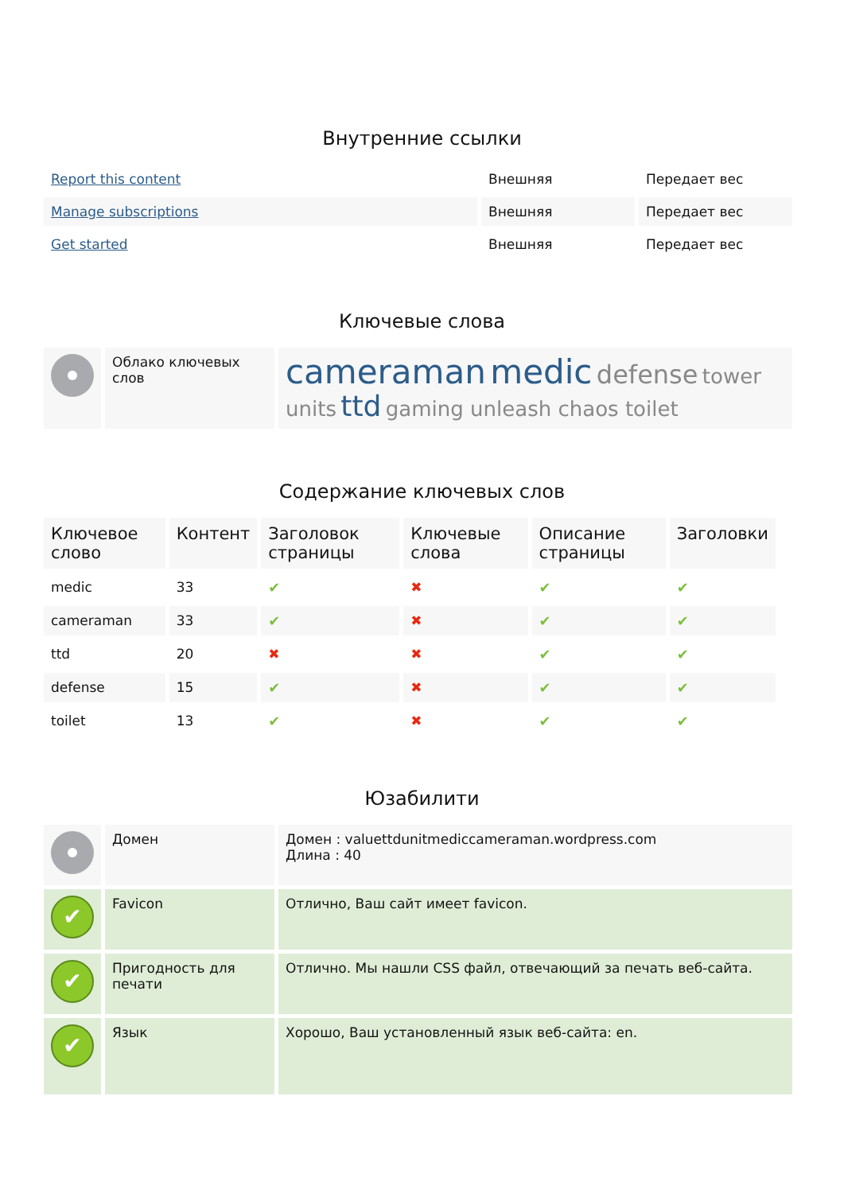Внутренние ссылки
| Report this content | Внешняя | Передает вес |
| Manage subscriptions | Внешняя | Передает вес |
| Get started | Внешняя | Передает вес |
Ключевые слова
| | Облако ключевых слов | cameraman medic defense tower units ttd gaming unleash chaos toilet |
Содержание ключевых слов
| Ключевое слово | Контент | Заголовок страницы | Ключевые слова | Описание страницы | Заголовки |
| --- | --- | --- | --- | --- | --- |
| medic | 33 | ✔ | ✖ | ✔ | ✔ |
| cameraman | 33 | ✔ | ✖ | ✔ | ✔ |
| ttd | 20 | ✖ | ✖ | ✔ | ✔ |
| defense | 15 | ✔ | ✖ | ✔ | ✔ |
| toilet | 13 | ✔ | ✖ | ✔ | ✔ |
Юзабилити
| | Домен | Домен : valuettdunitmediccameraman.wordpress.com Длина : 40 |
| ✔ | Favicon | Отлично, Ваш сайт имеет favicon. |
| ✔ | Пригодность для печати | Отлично. Мы нашли CSS файл, отвечающий за печать веб-сайта. |
| ✔ | Язык | Хорошо, Ваш установленный язык веб-сайта: en. |